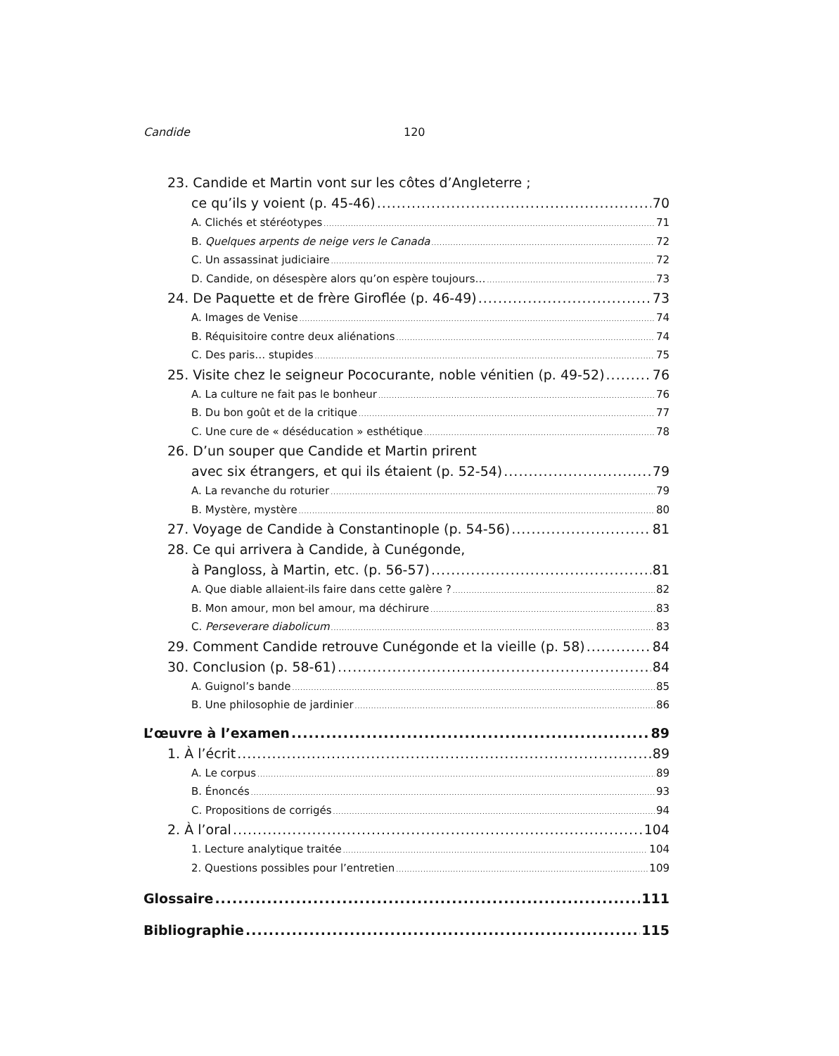Candide 120
23. Candide et Martin vont sur les côtes d’Angleterre ;
ce qu’ils y voient (p. 45-46) 70
A. Clichés et stéréotypes 71
B. Quelques arpents de neige vers le Canada 72
C. Un assassinat judiciaire 72
D. Candide, on désespère alors qu’on espère toujours… 73
24. De Paquette et de frère Giroflée (p. 46-49) 73
A. Images de Venise 74
B. Réquisitoire contre deux aliénations 74
C. Des paris… stupides 75
25. Visite chez le seigneur Pococurante, noble vénitien (p. 49-52) 76
A. La culture ne fait pas le bonheur 76
B. Du bon goût et de la critique 77
C. Une cure de « déséducation » esthétique 78
26. D’un souper que Candide et Martin prirent
avec six étrangers, et qui ils étaient (p. 52-54) 79
A. La revanche du roturier 79
B. Mystère, mystère 80
27. Voyage de Candide à Constantinople (p. 54-56) 81
28. Ce qui arrivera à Candide, à Cunégonde,
à Pangloss, à Martin, etc. (p. 56-57) 81
A. Que diable allaient-ils faire dans cette galère ? 82
B. Mon amour, mon bel amour, ma déchirure 83
C. Perseverare diabolicum 83
29. Comment Candide retrouve Cunégonde et la vieille (p. 58) 84
30. Conclusion (p. 58-61) 84
A. Guignol’s bande 85
B. Une philosophie de jardinier 86
L’œuvre à l’examen 89
1. À l’écrit 89
A. Le corpus 89
B. Énoncés 93
C. Propositions de corrigés 94
2. À l’oral 104
1. Lecture analytique traitée 104
2. Questions possibles pour l’entretien 109
Glossaire 111
Bibliographie 115